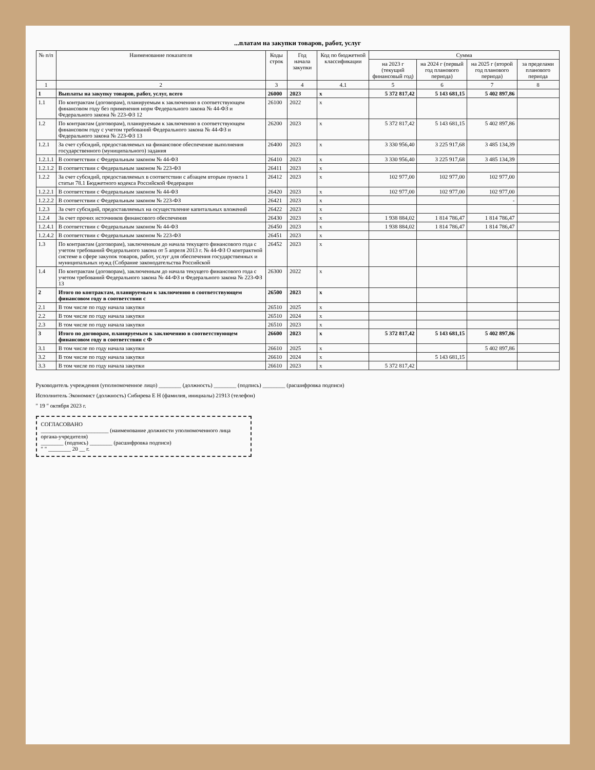...платам на закупки товаров, работ, услуг
| № п/п | Наименование показателя | Коды строк | Год начала закупки | Код по бюджетной классификации | Сумма | | | |
| --- | --- | --- | --- | --- | --- | --- | --- | --- |
| | | | | | на 2023 г (текущий финансовый год) | на 2024 г (первый год планового периода) | на 2025 г (второй год планового периода) | за пределами планового периода |
| 1 | 2 | 3 | 4 | 4.1 | 5 | 6 | 7 | 8 |
| 1 | Выплаты на закупку товаров, работ, услуг, всего | 26000 | 2023 | x | 5 372 817,42 | 5 143 681,15 | 5 402 897,86 | |
| 1.1 | По контрактам (договорам), планируемым к заключению в соответствующем финансовом году без применения норм Федерального закона № 44-ФЗ и Федерального закона № 223-ФЗ 12 | 26100 | 2022 | x | | | | |
| 1.2 | По контрактам (договорам), планируемым к заключению в соответствующем финансовом году с учетом требований Федерального закона № 44-ФЗ и Федерального закона № 223-ФЗ 13 | 26200 | 2023 | x | 5 372 817,42 | 5 143 681,15 | 5 402 897,86 | |
| 1.2.1 | За счет субсидий, предоставляемых на финансовое обеспечение выполнения государственного (муниципального) задания | 26400 | 2023 | x | 3 330 956,40 | 3 225 917,68 | 3 485 134,39 | |
| 1.2.1.1 | В соответствии с Федеральным законом № 44-ФЗ | 26410 | 2023 | x | 3 330 956,40 | 3 225 917,68 | 3 485 134,39 | |
| 1.2.1.2 | В соответствии с Федеральным законом № 223-ФЗ | 26411 | 2023 | x | | | | |
| 1.2.2 | За счет субсидий, предоставляемых в соответствии с абзацем вторым пункта 1 статьи 78.1 Бюджетного кодекса Российской Федерации | 26412 | 2023 | x | 102 977,00 | 102 977,00 | 102 977,00 | |
| 1.2.2.1 | В соответствии с Федеральным законом № 44-ФЗ | 26420 | 2023 | x | 102 977,00 | 102 977,00 | 102 977,00 | |
| 1.2.2.2 | В соответствии с Федеральным законом № 223-ФЗ | 26421 | 2023 | x | | | - | |
| 1.2.3 | За счет субсидий, предоставляемых на осуществление капитальных вложений | 26422 | 2023 | x | | | | |
| 1.2.4 | За счет прочих источников финансового обеспечения | 26430 | 2023 | x | 1 938 884,02 | 1 814 786,47 | 1 814 786,47 | |
| 1.2.4.1 | В соответствии с Федеральным законом № 44-ФЗ | 26450 | 2023 | x | 1 938 884,02 | 1 814 786,47 | 1 814 786,47 | |
| 1.2.4.2 | В соответствии с Федеральным законом № 223-ФЗ | 26451 | 2023 | x | | | | |
| 1.3 | По контрактам (договорам), заключенным до начала текущего финансового года с учетом требований Федерального закона от 5 апреля 2013 г. № 44-ФЗ О контрактной системе в сфере закупок товаров, работ, услуг для обеспечения государственных и муниципальных нужд (Собрание законодательства Российской | 26452 | 2023 | x | | | | |
| 1.4 | По контрактам (договорам), заключенным до начала текущего финансового года с учетом требований Федерального закона № 44-ФЗ и Федерального закона № 223-ФЗ 13 | 26300 | 2022 | x | | | | |
| 2 | Итого по контрактам, планируемым к заключению в соответствующем финансовом году в соответствии с | 26500 | 2023 | x | | | | |
| 2.1 | В том числе по году начала закупки | 26510 | 2025 | x | | | | |
| 2.2 | В том числе по году начала закупки | 26510 | 2024 | x | | | | |
| 2.3 | В том числе по году начала закупки | 26510 | 2023 | x | | | | |
| 3 | Итого по договорам, планируемым к заключению в соответствующем финансовом году в соответствии с Ф | 26600 | 2023 | x | 5 372 817,42 | 5 143 681,15 | 5 402 897,86 | |
| 3.1 | В том числе по году начала закупки | 26610 | 2025 | x | | | 5 402 897,86 | |
| 3.2 | В том числе по году начала закупки | 26610 | 2024 | x | | 5 143 681,15 | | |
| 3.3 | В том числе по году начала закупки | 26610 | 2023 | x | 5 372 817,42 | | | |
Руководитель учреждения (уполномоченное лицо) ________ (должность) ________ (подпись) ________ (расшифровка подписи)
Исполнитель Экономист (должность) Сибирева Е Н (фамилия, инициалы) 21913 (телефон)
" 19 " октября 2023 г.
СОГЛАСОВАНО
________________________ (наименование должности уполномоченного лица органа-учредителя)
________ (подпись) ________ (расшифровка подписи)
" " ________ 20 __ г.